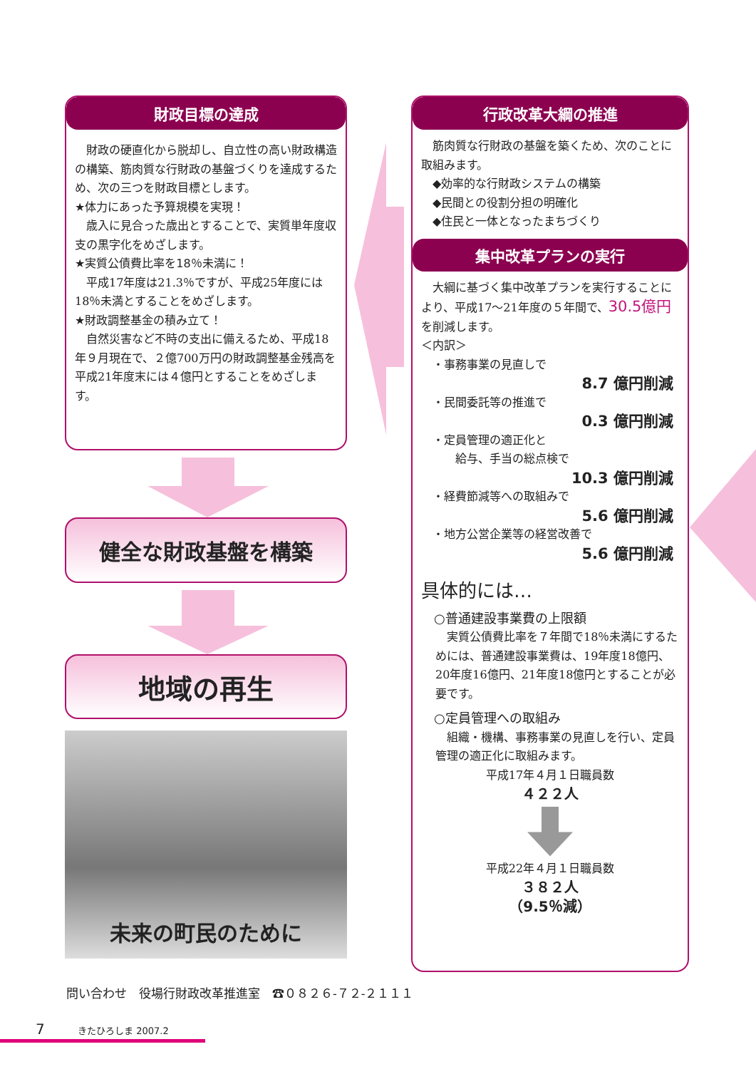財政目標の達成
　財政の硬直化から脱却し、自立性の高い財政構造の構築、筋肉質な行財政の基盤づくりを達成するため、次の三つを財政目標とします。
★体力にあった予算規模を実現！
　歳入に見合った歳出とすることで、実質単年度収支の黒字化をめざします。
★実質公債費比率を18％未満に！
　平成17年度は21.3％ですが、平成25年度には18％未満とすることをめざします。
★財政調整基金の積み立て！
　自然災害など不時の支出に備えるため、平成18年９月現在で、２億700万円の財政調整基金残高を平成21年度末には４億円とすることをめざします。
健全な財政基盤を構築
地域の再生
未来の町民のために
行政改革大綱の推進
　筋肉質な行財政の基盤を築くため、次のことに取組みます。
　◆効率的な行財政システムの構築
　◆民間との役割分担の明確化
　◆住民と一体となったまちづくり
集中改革プランの実行
　大綱に基づく集中改革プランを実行することにより、平成17～21年度の５年間で、30.5億円を削減します。
＜内訳＞
　・事務事業の見直しで
8.7 億円削減
　・民間委託等の推進で
0.3 億円削減
　・定員管理の適正化と
　　　給与、手当の総点検で
10.3 億円削減
　・経費節減等への取組みで
5.6 億円削減
　・地方公営企業等の経営改善で
5.6 億円削減
具体的には…
　○普通建設事業費の上限額
　実質公債費比率を７年間で18％未満にするためには、普通建設事業費は、19年度18億円、20年度16億円、21年度18億円とすることが必要です。
　○定員管理への取組み
　組織・機構、事務事業の見直しを行い、定員管理の適正化に取組みます。
平成17年４月１日職員数
４２２人
平成22年４月１日職員数
３８２人
（9.5％減）
問い合わせ　役場行財政改革推進室　☎０８２６-７２-２１１１
7 きたひろしま 2007.2